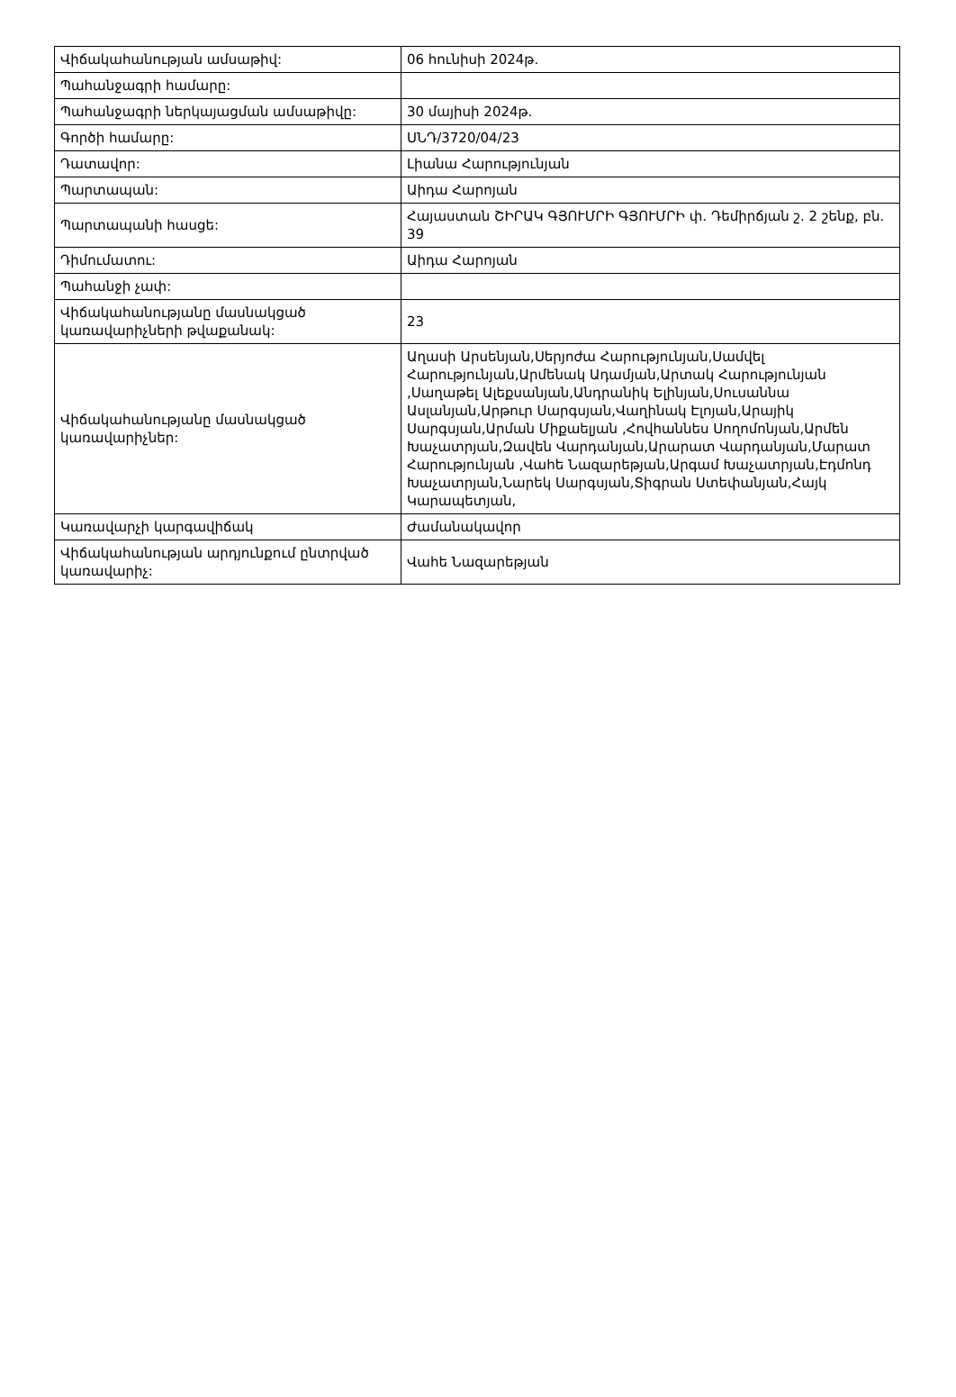| Վիճակահանության ամսաթիվ: | 06 հունիսի 2024թ. |
| Պահանջագրի համարը: | |
| Պահանջագրի ներկայացման ամսաթիվը: | 30 մայիսի 2024թ. |
| Գործի համարը: | ՍՆԴ/3720/04/23 |
| Դատավոր: | Լիանա Հարությունյան |
| Պարտապան: | Աիդա Հարոյան |
| Պարտապանի հասցե: | Հայաստան ՇԻՐԱԿ ԳՅՈՒՄՐԻ ԳՅՈՒՄՐԻ փ. Դեմիրճյան շ. 2 շենք, բն. 39 |
| Դիմումատու: | Աիդա Հարոյան |
| Պահանջի չափ: | |
| Վիճակահանությանը մասնակցած կառավարիչների թվաքանակ: | 23 |
| Վիճակահանությանը մասնակցած կառավարիչներ: | Աղասի Արսենյան,Սերյոժա Հարությունյան,Սամվել Հարությունյան,Արմենակ Ադամյան,Արտակ Հարությունյան ,Սաղաթել Ալեքսանյան,Անդրանիկ Ելինյան,Սուսաննա Ասլանյան,Արթուր Սարգսյան,Վաղինակ Էլոյան,Արայիկ Սարգսյան,Արման Միքաելյան ,Հովհաննես Սողոմոնյան,Արմեն Խաչատրյան,Զավեն Վարդանյան,Արարատ Վարդանյան,Մարատ Հարությունյան ,Վահե Նազարեթյան,Արգամ Խաչատրյան,Էդմոնդ Խաչատրյան,Նարեկ Սարգսյան,Տիգրան Ստեփանյան,Հայկ Կարապետյան, |
| Կառավարչի կարգավիճակ | Ժամանակավոր |
| Վիճակահանության արդյունքում ընտրված կառավարիչ: | Վահե Նազարեթյան |